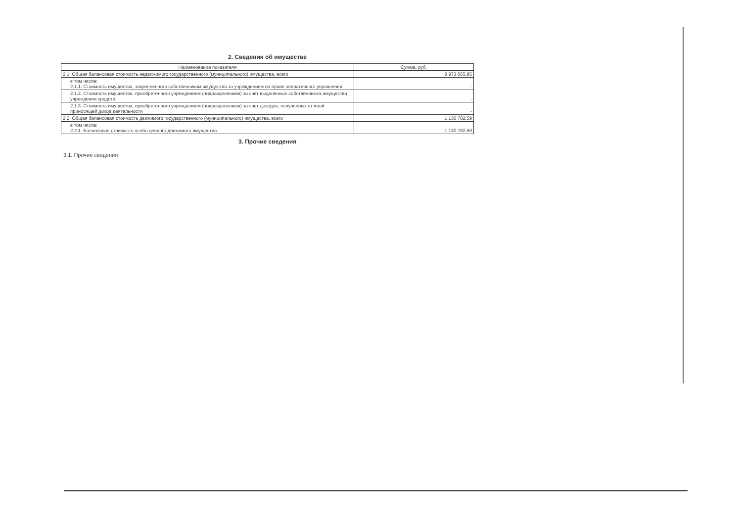2. Сведения об имуществе
| Наименование показателя | Сумма, руб. |
| --- | --- |
| 2.1. Общая балансовая стоимость недвижимого государственного (муниципального) имущества, всего | 8 973 065,85 |
| в том числе: 2.1.1. Стоимость имущества, закрепленного собственником имущества за учреждением на праве оперативного управления | - |
| 2.1.2. Стоимость имущества, приобретенного учреждением (подразделением) за счет выделенных собственником имущества учреждения средств | - |
| 2.1.3. Стоимость имущества, приобретенного учреждением (подразделением) за счет доходов, полученных от иной приносящей доход деятельности | - |
| 2.2. Общая балансовая стоимость движимого государственного (муниципального) имущества, всего | 1 130 782,59 |
| в том числе: 2.2.1. Балансовая стоимость особо ценного движимого имущества | 1 130 782,59 |
3. Прочие сведения
3.1. Прочие сведения